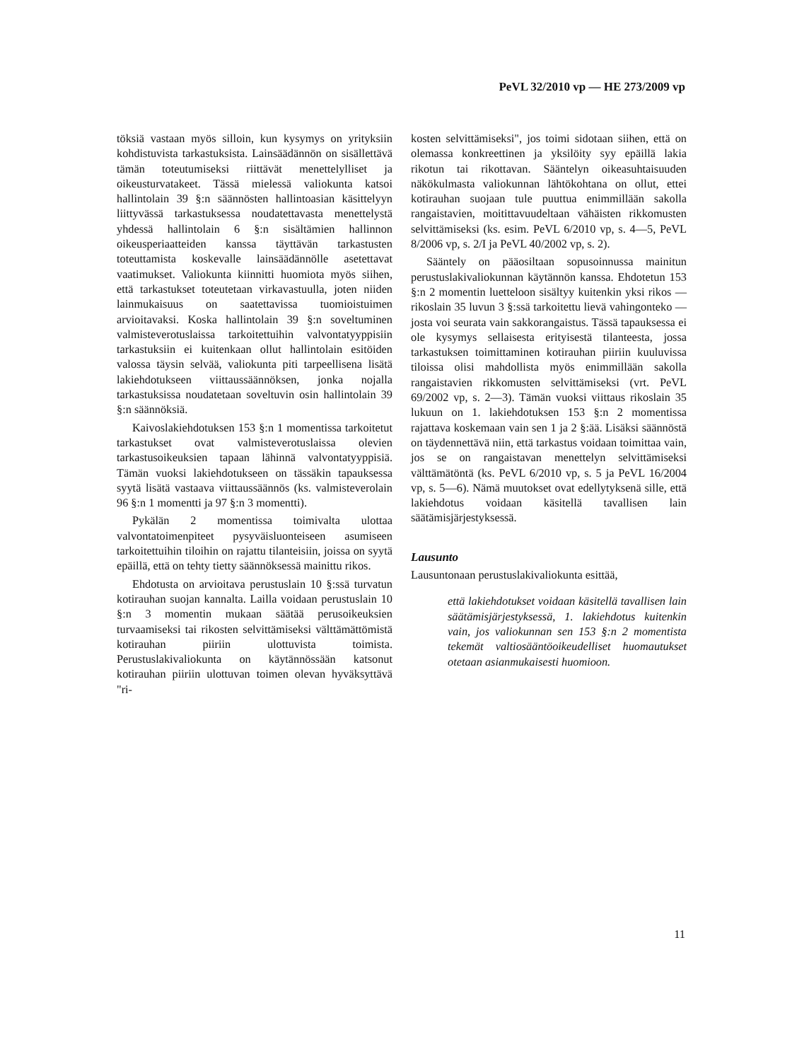PeVL 32/2010 vp — HE 273/2009 vp
töksiä vastaan myös silloin, kun kysymys on yrityksiin kohdistuvista tarkastuksista. Lainsäädännön on sisällettävä tämän toteutumiseksi riittävät menettelylliset ja oikeusturvatakeet. Tässä mielessä valiokunta katsoi hallintolain 39 §:n säännösten hallintoasian käsittelyyn liittyvässä tarkastuksessa noudatettavasta menettelystä yhdessä hallintolain 6 §:n sisältämien hallinnon oikeusperiaatteiden kanssa täyttävän tarkastusten toteuttamista koskevalle lainsäädännölle asetettavat vaatimukset. Valiokunta kiinnitti huomiota myös siihen, että tarkastukset toteutetaan virkavastuulla, joten niiden lainmukaisuus on saatettavissa tuomioistuimen arvioitavaksi. Koska hallintolain 39 §:n soveltuminen valmisteverotuslaissa tarkoitettuihin valvontatyyppisiin tarkastuksiin ei kuitenkaan ollut hallintolain esitöiden valossa täysin selvää, valiokunta piti tarpeellisena lisätä lakiehdotukseen viittaussäännöksen, jonka nojalla tarkastuksissa noudatetaan soveltuvin osin hallintolain 39 §:n säännöksiä.
Kaivoslakiehdotuksen 153 §:n 1 momentissa tarkoitetut tarkastukset ovat valmisteverotuslaissa olevien tarkastusoikeuksien tapaan lähinnä valvontatyyppisiä. Tämän vuoksi lakiehdotukseen on tässäkin tapauksessa syytä lisätä vastaava viittaussäännös (ks. valmisteverolain 96 §:n 1 momentti ja 97 §:n 3 momentti).
Pykälän 2 momentissa toimivalta ulottaa valvontatoimenpiteet pysyväisluonteiseen asumiseen tarkoitettuihin tiloihin on rajattu tilanteisiin, joissa on syytä epäillä, että on tehty tietty säännöksessä mainittu rikos.
Ehdotusta on arvioitava perustuslain 10 §:ssä turvatun kotirauhan suojan kannalta. Lailla voidaan perustuslain 10 §:n 3 momentin mukaan säätää perusoikeuksien turvaamiseksi tai rikosten selvittämiseksi välttämättömistä kotirauhan piiriin ulottuvista toimista. Perustuslakivaliokunta on käytännössään katsonut kotirauhan piiriin ulottuvan toimen olevan hyväksyttävä "ri-
kosten selvittämiseksi", jos toimi sidotaan siihen, että on olemassa konkreettinen ja yksilöity syy epäillä lakia rikotun tai rikottavan. Sääntelyn oikeasuhtaisuuden näkökulmasta valiokunnan lähtökohtana on ollut, ettei kotirauhan suojaan tule puuttua enimmillään sakolla rangaistavien, moitittavuudeltaan vähäisten rikkomusten selvittämiseksi (ks. esim. PeVL 6/2010 vp, s. 4—5, PeVL 8/2006 vp, s. 2/I ja PeVL 40/2002 vp, s. 2).
Sääntely on pääosiltaan sopusoinnussa mainitun perustuslakivaliokunnan käytännön kanssa. Ehdotetun 153 §:n 2 momentin luetteloon sisältyy kuitenkin yksi rikos — rikoslain 35 luvun 3 §:ssä tarkoitettu lievä vahingonteko — josta voi seurata vain sakkorangaistus. Tässä tapauksessa ei ole kysymys sellaisesta erityisestä tilanteesta, jossa tarkastuksen toimittaminen kotirauhan piiriin kuuluvissa tiloissa olisi mahdollista myös enimmillään sakolla rangaistavien rikkomusten selvittämiseksi (vrt. PeVL 69/2002 vp, s. 2—3). Tämän vuoksi viittaus rikoslain 35 lukuun on 1. lakiehdotuksen 153 §:n 2 momentissa rajattava koskemaan vain sen 1 ja 2 §:ää. Lisäksi säännöstä on täydennettävä niin, että tarkastus voidaan toimittaa vain, jos se on rangaistavan menettelyn selvittämiseksi välttämätöntä (ks. PeVL 6/2010 vp, s. 5 ja PeVL 16/2004 vp, s. 5—6). Nämä muutokset ovat edellytyksenä sille, että lakiehdotus voidaan käsitellä tavallisen lain säätämisjärjestyksessä.
Lausunto
Lausuntonaan perustuslakivaliokunta esittää,
että lakiehdotukset voidaan käsitellä tavallisen lain säätämisjärjestyksessä, 1. lakiehdotus kuitenkin vain, jos valiokunnan sen 153 §:n 2 momentista tekemät valtiosääntöoikeudelliset huomautukset otetaan asianmukaisesti huomioon.
11